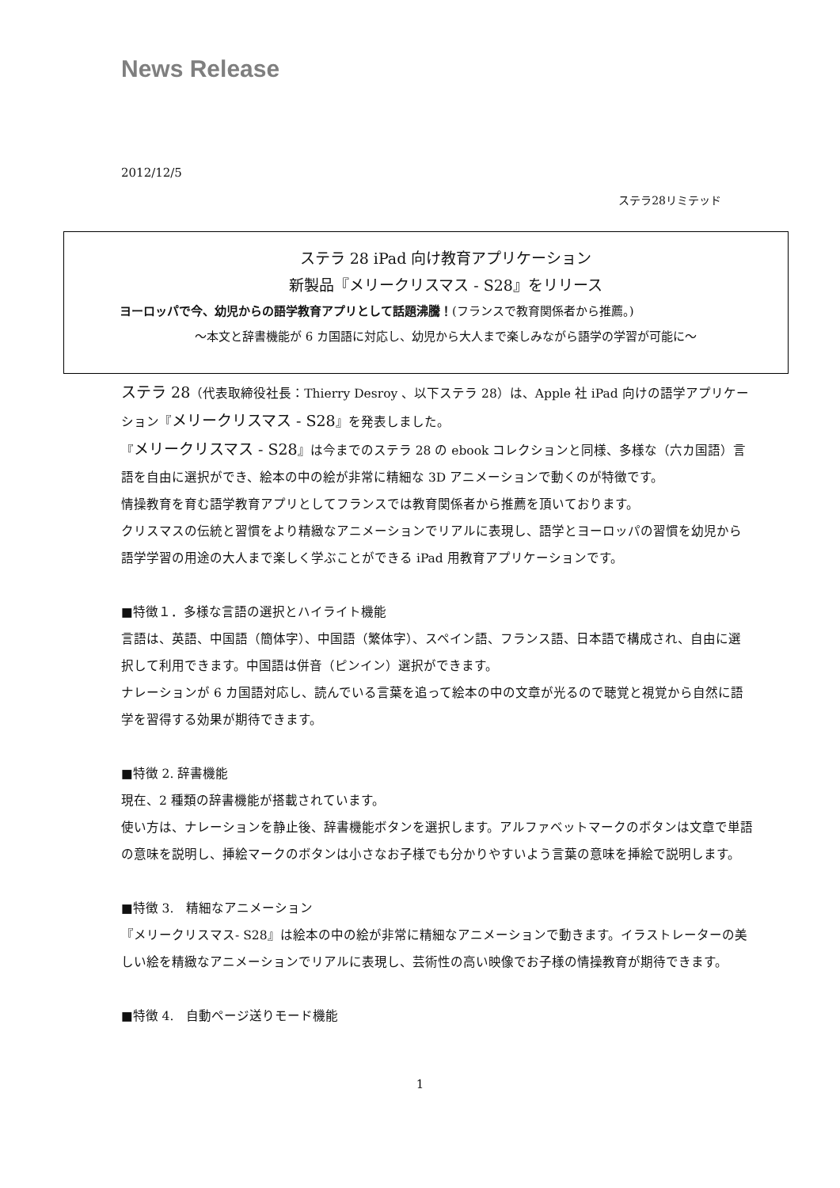News Release
2012/12/5
ステラ28リミテッド
ステラ 28 iPad 向け教育アプリケーション
新製品『メリークリスマス - S28』をリリース
ヨーロッパで今、幼児からの語学教育アプリとして話題沸騰！(フランスで教育関係者から推薦。)
～本文と辞書機能が 6 カ国語に対応し、幼児から大人まで楽しみながら語学の学習が可能に～
ステラ 28（代表取締役社長：Thierry Desroy 、以下ステラ 28）は、Apple 社 iPad 向けの語学アプリケーション『メリークリスマス - S28』を発表しました。
『メリークリスマス - S28』は今までのステラ 28 の ebook コレクションと同様、多様な（六カ国語）言語を自由に選択ができ、絵本の中の絵が非常に精細な 3D アニメーションで動くのが特徴です。
情操教育を育む語学教育アプリとしてフランスでは教育関係者から推薦を頂いております。
クリスマスの伝統と習慣をより精緻なアニメーションでリアルに表現し、語学とヨーロッパの習慣を幼児から語学学習の用途の大人まで楽しく学ぶことができる iPad 用教育アプリケーションです。
■特徴１．多様な言語の選択とハイライト機能
言語は、英語、中国語（簡体字）、中国語（繁体字）、スペイン語、フランス語、日本語で構成され、自由に選択して利用できます。中国語は併音（ピンイン）選択ができます。
ナレーションが 6 カ国語対応し、読んでいる言葉を追って絵本の中の文章が光るので聴覚と視覚から自然に語学を習得する効果が期待できます。
■特徴 2. 辞書機能
現在、2 種類の辞書機能が搭載されています。
使い方は、ナレーションを静止後、辞書機能ボタンを選択します。アルファベットマークのボタンは文章で単語の意味を説明し、挿絵マークのボタンは小さなお子様でも分かりやすいよう言葉の意味を挿絵で説明します。
■特徴 3.　精細なアニメーション
『メリークリスマス- S28』は絵本の中の絵が非常に精細なアニメーションで動きます。イラストレーターの美しい絵を精緻なアニメーションでリアルに表現し、芸術性の高い映像でお子様の情操教育が期待できます。
■特徴 4.　自動ページ送りモード機能
1